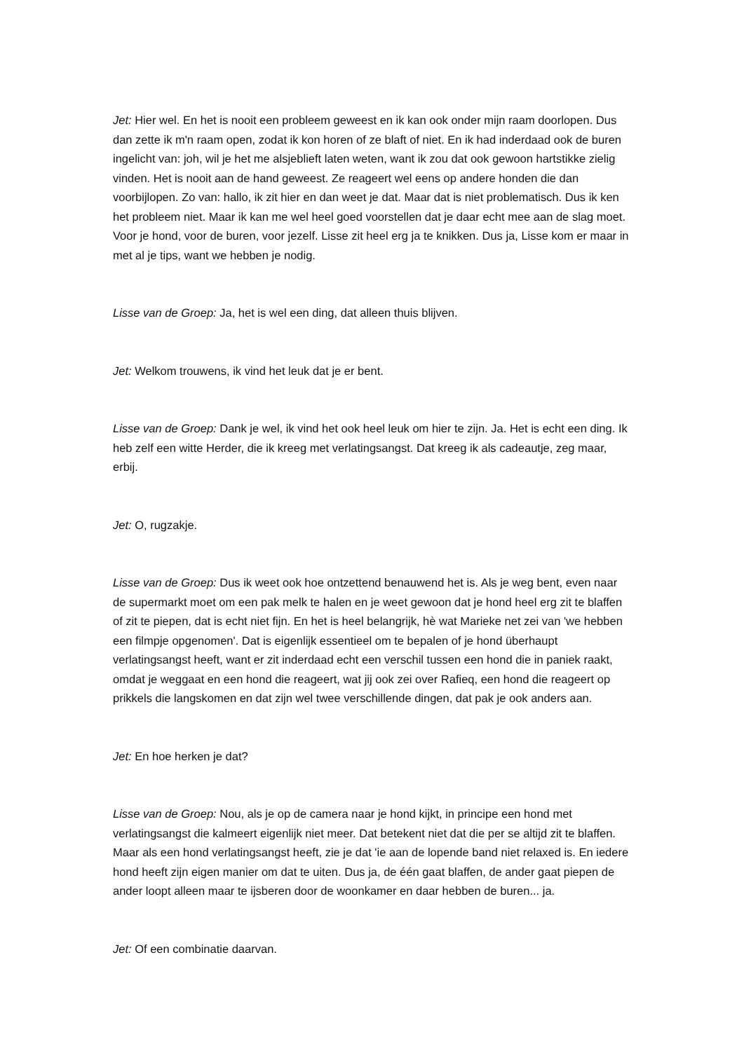Jet: Hier wel. En het is nooit een probleem geweest en ik kan ook onder mijn raam doorlopen. Dus dan zette ik m'n raam open, zodat ik kon horen of ze blaft of niet. En ik had inderdaad ook de buren ingelicht van: joh, wil je het me alsjeblieft laten weten, want ik zou dat ook gewoon hartstikke zielig vinden. Het is nooit aan de hand geweest. Ze reageert wel eens op andere honden die dan voorbijlopen. Zo van: hallo, ik zit hier en dan weet je dat. Maar dat is niet problematisch. Dus ik ken het probleem niet. Maar ik kan me wel heel goed voorstellen dat je daar echt mee aan de slag moet. Voor je hond, voor de buren, voor jezelf. Lisse zit heel erg ja te knikken. Dus ja, Lisse kom er maar in met al je tips, want we hebben je nodig.
Lisse van de Groep: Ja, het is wel een ding, dat alleen thuis blijven.
Jet: Welkom trouwens, ik vind het leuk dat je er bent.
Lisse van de Groep: Dank je wel, ik vind het ook heel leuk om hier te zijn. Ja. Het is echt een ding. Ik heb zelf een witte Herder, die ik kreeg met verlatingsangst. Dat kreeg ik als cadeautje, zeg maar, erbij.
Jet: O, rugzakje.
Lisse van de Groep: Dus ik weet ook hoe ontzettend benauwend het is. Als je weg bent, even naar de supermarkt moet om een pak melk te halen en je weet gewoon dat je hond heel erg zit te blaffen of zit te piepen, dat is echt niet fijn. En het is heel belangrijk, hè wat Marieke net zei van 'we hebben een filmpje opgenomen'. Dat is eigenlijk essentieel om te bepalen of je hond überhaupt verlatingsangst heeft, want er zit inderdaad echt een verschil tussen een hond die in paniek raakt, omdat je weggaat en een hond die reageert, wat jij ook zei over Rafieq, een hond die reageert op prikkels die langskomen en dat zijn wel twee verschillende dingen, dat pak je ook anders aan.
Jet: En hoe herken je dat?
Lisse van de Groep: Nou, als je op de camera naar je hond kijkt, in principe een hond met verlatingsangst die kalmeert eigenlijk niet meer. Dat betekent niet dat die per se altijd zit te blaffen. Maar als een hond verlatingsangst heeft, zie je dat 'ie aan de lopende band niet relaxed is. En iedere hond heeft zijn eigen manier om dat te uiten. Dus ja, de één gaat blaffen, de ander gaat piepen de ander loopt alleen maar te ijsberen door de woonkamer en daar hebben de buren... ja.
Jet: Of een combinatie daarvan.